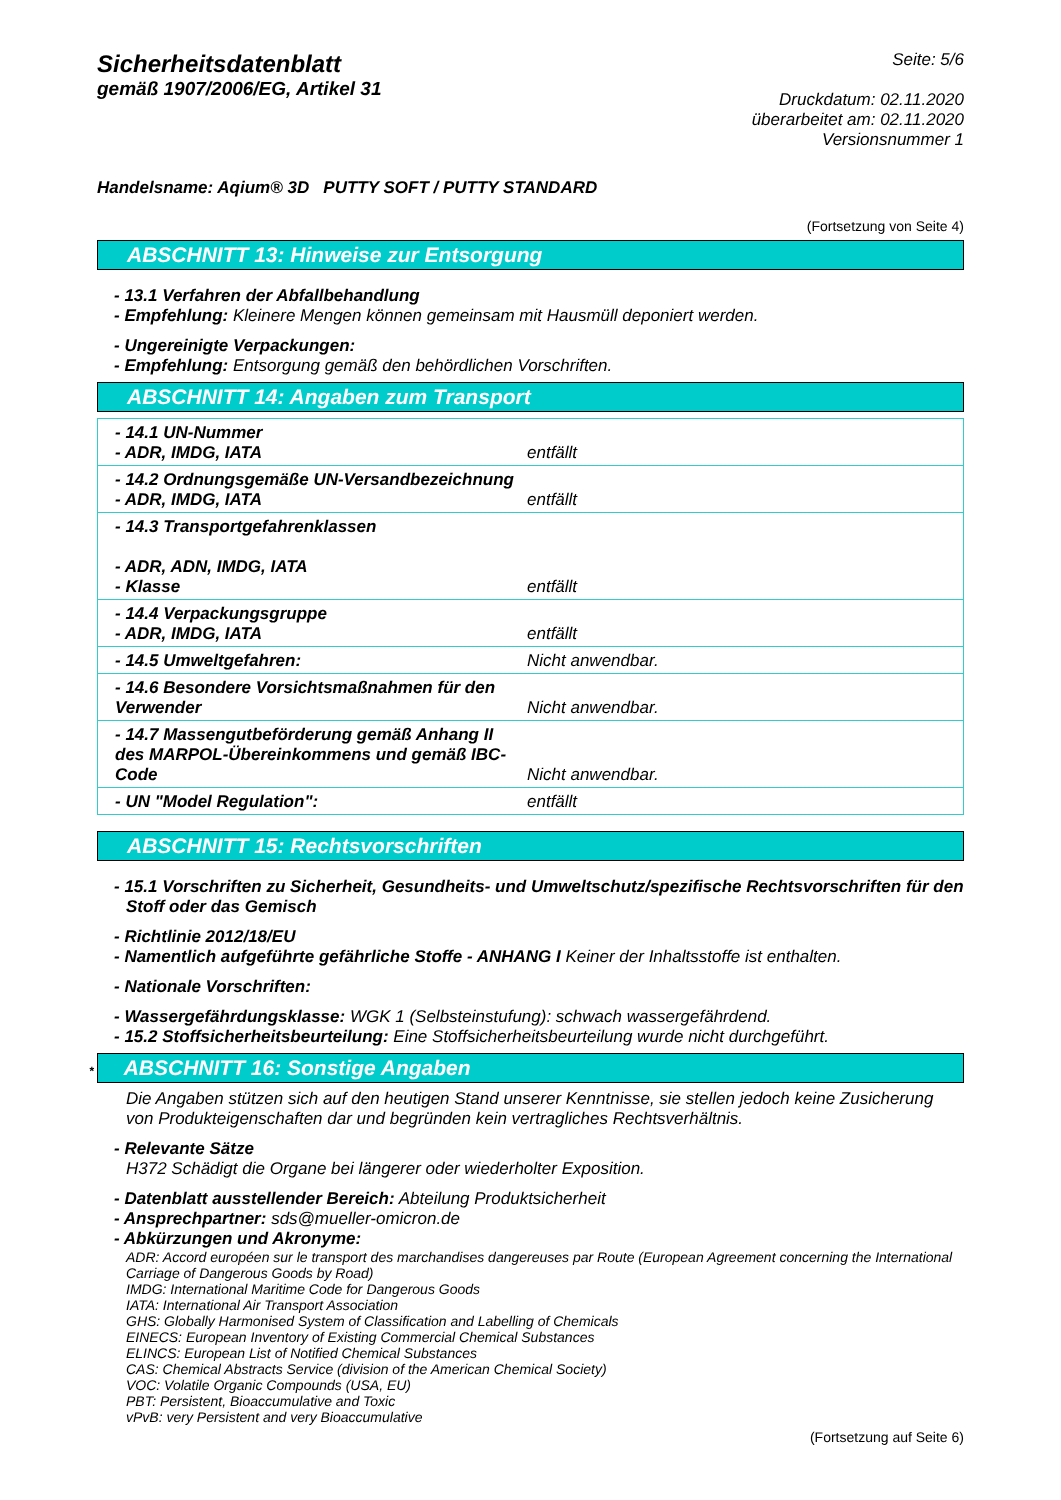Sicherheitsdatenblatt
gemäß 1907/2006/EG, Artikel 31
Seite: 5/6
Druckdatum: 02.11.2020
überarbeitet am: 02.11.2020
Versionsnummer 1
Handelsname: Aqium® 3D PUTTY SOFT / PUTTY STANDARD
(Fortsetzung von Seite 4)
ABSCHNITT 13: Hinweise zur Entsorgung
- 13.1 Verfahren der Abfallbehandlung
- Empfehlung: Kleinere Mengen können gemeinsam mit Hausmüll deponiert werden.
- Ungereinigte Verpackungen:
- Empfehlung: Entsorgung gemäß den behördlichen Vorschriften.
ABSCHNITT 14: Angaben zum Transport
| - 14.1 UN-Nummer - ADR, IMDG, IATA | entfällt |
| - 14.2 Ordnungsgemäße UN-Versandbezeichnung - ADR, IMDG, IATA | entfällt |
| - 14.3 Transportgefahrenklassen - ADR, ADN, IMDG, IATA - Klasse | entfällt |
| - 14.4 Verpackungsgruppe - ADR, IMDG, IATA | entfällt |
| - 14.5 Umweltgefahren: | Nicht anwendbar. |
| - 14.6 Besondere Vorsichtsmaßnahmen für den Verwender | Nicht anwendbar. |
| - 14.7 Massengutbeförderung gemäß Anhang II des MARPOL-Übereinkommens und gemäß IBC-Code | Nicht anwendbar. |
| - UN "Model Regulation": | entfällt |
ABSCHNITT 15: Rechtsvorschriften
- 15.1 Vorschriften zu Sicherheit, Gesundheits- und Umweltschutz/spezifische Rechtsvorschriften für den Stoff oder das Gemisch
- Richtlinie 2012/18/EU
- Namentlich aufgeführte gefährliche Stoffe - ANHANG I Keiner der Inhaltsstoffe ist enthalten.
- Nationale Vorschriften:
- Wassergefährdungsklasse: WGK 1 (Selbsteinstufung): schwach wassergefährdend.
- 15.2 Stoffsicherheitsbeurteilung: Eine Stoffsicherheitsbeurteilung wurde nicht durchgeführt.
* ABSCHNITT 16: Sonstige Angaben
Die Angaben stützen sich auf den heutigen Stand unserer Kenntnisse, sie stellen jedoch keine Zusicherung von Produkteigenschaften dar und begründen kein vertragliches Rechtsverhältnis.
- Relevante Sätze
H372 Schädigt die Organe bei längerer oder wiederholter Exposition.
- Datenblatt ausstellender Bereich: Abteilung Produktsicherheit
- Ansprechpartner: sds@mueller-omicron.de
- Abkürzungen und Akronyme:
ADR: Accord européen sur le transport des marchandises dangereuses par Route (European Agreement concerning the International Carriage of Dangerous Goods by Road)
IMDG: International Maritime Code for Dangerous Goods
IATA: International Air Transport Association
GHS: Globally Harmonised System of Classification and Labelling of Chemicals
EINECS: European Inventory of Existing Commercial Chemical Substances
ELINCS: European List of Notified Chemical Substances
CAS: Chemical Abstracts Service (division of the American Chemical Society)
VOC: Volatile Organic Compounds (USA, EU)
PBT: Persistent, Bioaccumulative and Toxic
vPvB: very Persistent and very Bioaccumulative
(Fortsetzung auf Seite 6)